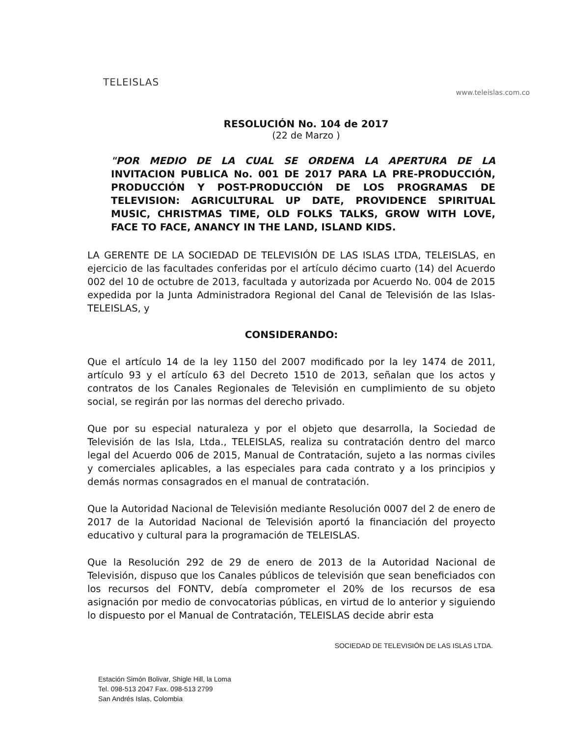TELEISLAS
www.teleislas.com.co
RESOLUCIÓN No. 104 de 2017
(22 de Marzo )
"POR MEDIO DE LA CUAL SE ORDENA LA APERTURA DE LA INVITACION PUBLICA No. 001 DE 2017 PARA LA PRE-PRODUCCIÓN, PRODUCCIÓN Y POST-PRODUCCIÓN DE LOS PROGRAMAS DE TELEVISION: AGRICULTURAL UP DATE, PROVIDENCE SPIRITUAL MUSIC, CHRISTMAS TIME, OLD FOLKS TALKS, GROW WITH LOVE, FACE TO FACE, ANANCY IN THE LAND, ISLAND KIDS.
LA GERENTE DE LA SOCIEDAD DE TELEVISIÓN DE LAS ISLAS LTDA, TELEISLAS, en ejercicio de las facultades conferidas por el artículo décimo cuarto (14) del Acuerdo 002 del 10 de octubre de 2013, facultada y autorizada por Acuerdo No. 004 de 2015 expedida por la Junta Administradora Regional del Canal de Televisión de las Islas- TELEISLAS, y
CONSIDERANDO:
Que el artículo 14 de la ley 1150 del 2007 modificado por la ley 1474 de 2011, artículo 93 y el artículo 63 del Decreto 1510 de 2013, señalan que los actos y contratos de los Canales Regionales de Televisión en cumplimiento de su objeto social, se regirán por las normas del derecho privado.
Que por su especial naturaleza y por el objeto que desarrolla, la Sociedad de Televisión de las Isla, Ltda., TELEISLAS, realiza su contratación dentro del marco legal del Acuerdo 006 de 2015, Manual de Contratación, sujeto a las normas civiles y comerciales aplicables, a las especiales para cada contrato y a los principios y demás normas consagrados en el manual de contratación.
Que la Autoridad Nacional de Televisión mediante Resolución 0007 del 2 de enero de 2017 de la Autoridad Nacional de Televisión aportó la financiación del proyecto educativo y cultural para la programación de TELEISLAS.
Que la Resolución 292 de 29 de enero de 2013 de la Autoridad Nacional de Televisión, dispuso que los Canales públicos de televisión que sean beneficiados con los recursos del FONTV, debía comprometer el 20% de los recursos de esa asignación por medio de convocatorias públicas, en virtud de lo anterior y siguiendo lo dispuesto por el Manual de Contratación, TELEISLAS decide abrir esta
SOCIEDAD DE TELEVISIÓN DE LAS ISLAS LTDA.
Estación Simón Bolivar, Shigle Hill, la Loma
Tel. 098-513 2047 Fax. 098-513 2799
San Andrés Islas, Colombia